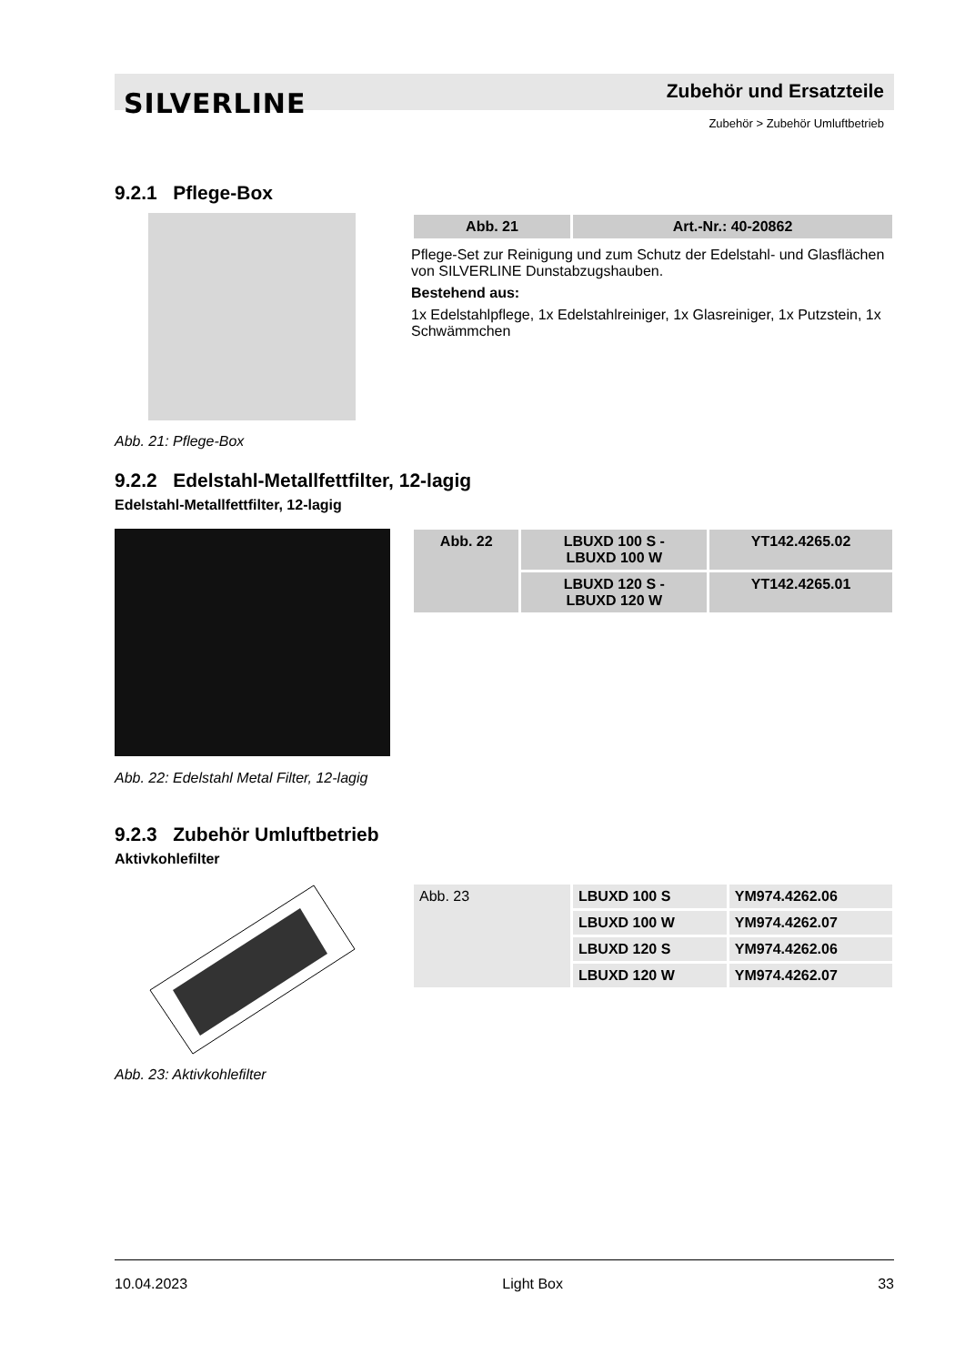SILVERLINE Zubehör und Ersatzteile
Zubehör > Zubehör Umluftbetrieb
9.2.1 Pflege-Box
| Abb. 21 | Art.-Nr.: 40-20862 |
Pflege-Set zur Reinigung und zum Schutz der Edelstahl- und Glasflächen von SILVERLINE Dunstabzugshauben.
Bestehend aus:
1x Edelstahlpflege, 1x Edelstahlreiniger, 1x Glasreiniger, 1x Putzstein, 1x Schwämmchen
Abb. 21: Pflege-Box
9.2.2 Edelstahl-Metallfettfilter, 12-lagig
Edelstahl-Metallfettfilter, 12-lagig
| Abb. 22 | LBUXD 100 S - LBUXD 100 W | YT142.4265.02 |
| | LBUXD 120 S - LBUXD 120 W | YT142.4265.01 |
Abb. 22: Edelstahl Metal Filter, 12-lagig
9.2.3 Zubehör Umluftbetrieb
Aktivkohlefilter
| Abb. 23 | LBUXD 100 S | YM974.4262.06 |
| | LBUXD 100 W | YM974.4262.07 |
| | LBUXD 120 S | YM974.4262.06 |
| | LBUXD 120 W | YM974.4262.07 |
Abb. 23: Aktivkohlefilter
10.04.2023 Light Box 33